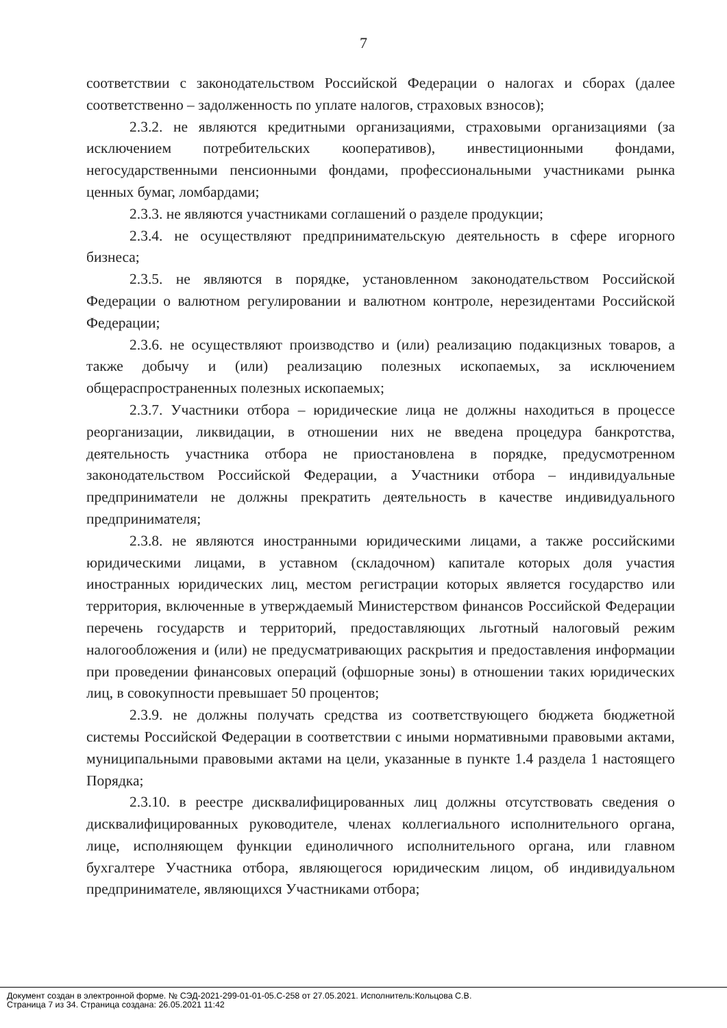7
соответствии с законодательством Российской Федерации о налогах и сборах (далее соответственно – задолженность по уплате налогов, страховых взносов);
2.3.2. не являются кредитными организациями, страховыми организациями (за исключением потребительских кооперативов), инвестиционными фондами, негосударственными пенсионными фондами, профессиональными участниками рынка ценных бумаг, ломбардами;
2.3.3. не являются участниками соглашений о разделе продукции;
2.3.4. не осуществляют предпринимательскую деятельность в сфере игорного бизнеса;
2.3.5. не являются в порядке, установленном законодательством Российской Федерации о валютном регулировании и валютном контроле, нерезидентами Российской Федерации;
2.3.6. не осуществляют производство и (или) реализацию подакцизных товаров, а также добычу и (или) реализацию полезных ископаемых, за исключением общераспространенных полезных ископаемых;
2.3.7. Участники отбора – юридические лица не должны находиться в процессе реорганизации, ликвидации, в отношении них не введена процедура банкротства, деятельность участника отбора не приостановлена в порядке, предусмотренном законодательством Российской Федерации, а Участники отбора – индивидуальные предприниматели не должны прекратить деятельность в качестве индивидуального предпринимателя;
2.3.8. не являются иностранными юридическими лицами, а также российскими юридическими лицами, в уставном (складочном) капитале которых доля участия иностранных юридических лиц, местом регистрации которых является государство или территория, включенные в утверждаемый Министерством финансов Российской Федерации перечень государств и территорий, предоставляющих льготный налоговый режим налогообложения и (или) не предусматривающих раскрытия и предоставления информации при проведении финансовых операций (офшорные зоны) в отношении таких юридических лиц, в совокупности превышает 50 процентов;
2.3.9. не должны получать средства из соответствующего бюджета бюджетной системы Российской Федерации в соответствии с иными нормативными правовыми актами, муниципальными правовыми актами на цели, указанные в пункте 1.4 раздела 1 настоящего Порядка;
2.3.10. в реестре дисквалифицированных лиц должны отсутствовать сведения о дисквалифицированных руководителе, членах коллегиального исполнительного органа, лице, исполняющем функции единоличного исполнительного органа, или главном бухгалтере Участника отбора, являющегося юридическим лицом, об индивидуальном предпринимателе, являющихся Участниками отбора;
Документ создан в электронной форме. № СЭД-2021-299-01-01-05.С-258 от 27.05.2021. Исполнитель:Кольцова С.В.
Страница 7 из 34. Страница создана: 26.05.2021 11:42